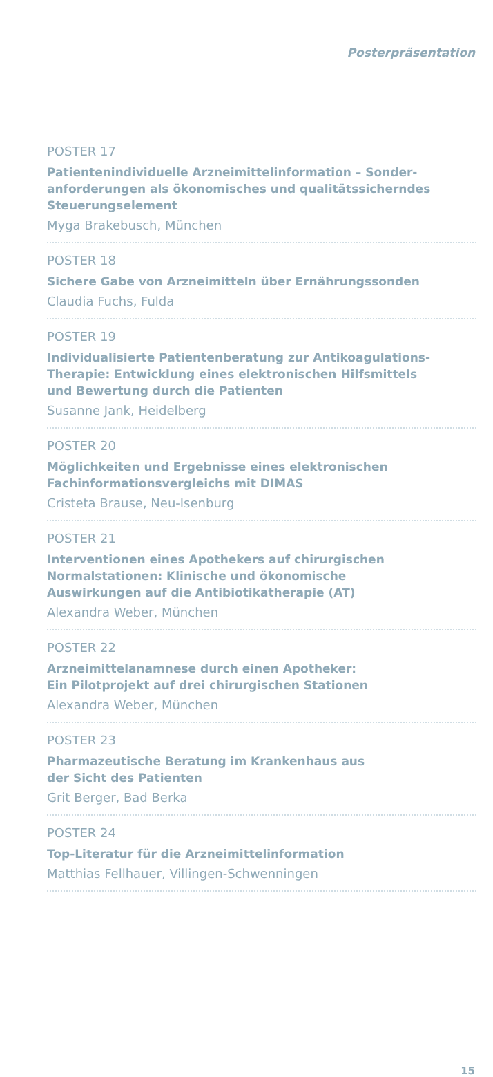Posterpräsentation
POSTER 17
Patientenindividuelle Arzneimittelinformation – Sonder-
anforderungen als ökonomisches und qualitätssicherndes
Steuerungselement
Myga Brakebusch, München
POSTER 18
Sichere Gabe von Arzneimitteln über Ernährungssonden
Claudia Fuchs, Fulda
POSTER 19
Individualisierte Patientenberatung zur Antikoagulations-
Therapie: Entwicklung eines elektronischen Hilfsmittels
und Bewertung durch die Patienten
Susanne Jank, Heidelberg
POSTER 20
Möglichkeiten und Ergebnisse eines elektronischen
Fachinformationsvergleichs mit DIMAS
Cristeta Brause, Neu-Isenburg
POSTER 21
Interventionen eines Apothekers auf chirurgischen
Normalstationen: Klinische und ökonomische
Auswirkungen auf die Antibiotikatherapie (AT)
Alexandra Weber, München
POSTER 22
Arzneimittelanamnese durch einen Apotheker:
Ein Pilotprojekt auf drei chirurgischen Stationen
Alexandra Weber, München
POSTER 23
Pharmazeutische Beratung im Krankenhaus aus
der Sicht des Patienten
Grit Berger, Bad Berka
POSTER 24
Top-Literatur für die Arzneimittelinformation
Matthias Fellhauer, Villingen-Schwenningen
15